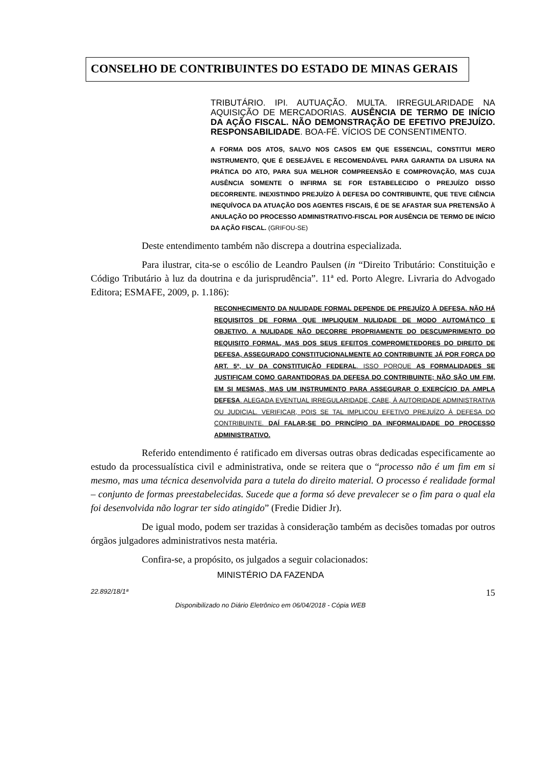CONSELHO DE CONTRIBUINTES DO ESTADO DE MINAS GERAIS
TRIBUTÁRIO. IPI. AUTUAÇÃO. MULTA. IRREGULARIDADE NA AQUISIÇÃO DE MERCADORIAS. AUSÊNCIA DE TERMO DE INÍCIO DA AÇÃO FISCAL. NÃO DEMONSTRAÇÃO DE EFETIVO PREJUÍZO. RESPONSABILIDADE. BOA-FÉ. VÍCIOS DE CONSENTIMENTO.
A FORMA DOS ATOS, SALVO NOS CASOS EM QUE ESSENCIAL, CONSTITUI MERO INSTRUMENTO, QUE É DESEJÁVEL E RECOMENDÁVEL PARA GARANTIA DA LISURA NA PRÁTICA DO ATO, PARA SUA MELHOR COMPREENSÃO E COMPROVAÇÃO, MAS CUJA AUSÊNCIA SOMENTE O INFIRMA SE FOR ESTABELECIDO O PREJUÍZO DISSO DECORRENTE. INEXISTINDO PREJUÍZO À DEFESA DO CONTRIBUINTE, QUE TEVE CIÊNCIA INEQUÍVOCA DA ATUAÇÃO DOS AGENTES FISCAIS, É DE SE AFASTAR SUA PRETENSÃO À ANULAÇÃO DO PROCESSO ADMINISTRATIVO-FISCAL POR AUSÊNCIA DE TERMO DE INÍCIO DA AÇÃO FISCAL. (GRIFOU-SE)
Deste entendimento também não discrepa a doutrina especializada.
Para ilustrar, cita-se o escólio de Leandro Paulsen (in “Direito Tributário: Constituição e Código Tributário à luz da doutrina e da jurisprudência”. 11ª ed. Porto Alegre. Livraria do Advogado Editora; ESMAFE, 2009, p. 1.186):
RECONHECIMENTO DA NULIDADE FORMAL DEPENDE DE PREJUÍZO À DEFESA. NÃO HÁ REQUISITOS DE FORMA QUE IMPLIQUEM NULIDADE DE MODO AUTOMÁTICO E OBJETIVO. A NULIDADE NÃO DECORRE PROPRIAMENTE DO DESCUMPRIMENTO DO REQUISITO FORMAL, MAS DOS SEUS EFEITOS COMPROMETEDORES DO DIREITO DE DEFESA, ASSEGURADO CONSTITUCIONALMENTE AO CONTRIBUINTE JÁ POR FORÇA DO ART. 5º, LV DA CONSTITUIÇÃO FEDERAL. ISSO PORQUE AS FORMALIDADES SE JUSTIFICAM COMO GARANTIDORAS DA DEFESA DO CONTRIBUINTE; NÃO SÃO UM FIM, EM SI MESMAS, MAS UM INSTRUMENTO PARA ASSEGURAR O EXERCÍCIO DA AMPLA DEFESA. ALEGADA EVENTUAL IRREGULARIDADE, CABE, À AUTORIDADE ADMINISTRATIVA OU JUDICIAL. VERIFICAR, POIS SE TAL IMPLICOU EFETIVO PREJUÍZO À DEFESA DO CONTRIBUINTE. DAÍ FALAR-SE DO PRINCÍPIO DA INFORMALIDADE DO PROCESSO ADMINISTRATIVO.
Referido entendimento é ratificado em diversas outras obras dedicadas especificamente ao estudo da processualística civil e administrativa, onde se reitera que o “processo não é um fim em si mesmo, mas uma técnica desenvolvida para a tutela do direito material. O processo é realidade formal – conjunto de formas preestabelecidas. Sucede que a forma só deve prevalecer se o fim para o qual ela foi desenvolvida não lograr ter sido atingido” (Fredie Didier Jr).
De igual modo, podem ser trazidas à consideração também as decisões tomadas por outros órgãos julgadores administrativos nesta matéria.
Confira-se, a propósito, os julgados a seguir colacionados:
MINISTÉRIO DA FAZENDA
22.892/18/1ª 15
Disponibilizado no Diário Eletrônico em 06/04/2018 - Cópia WEB